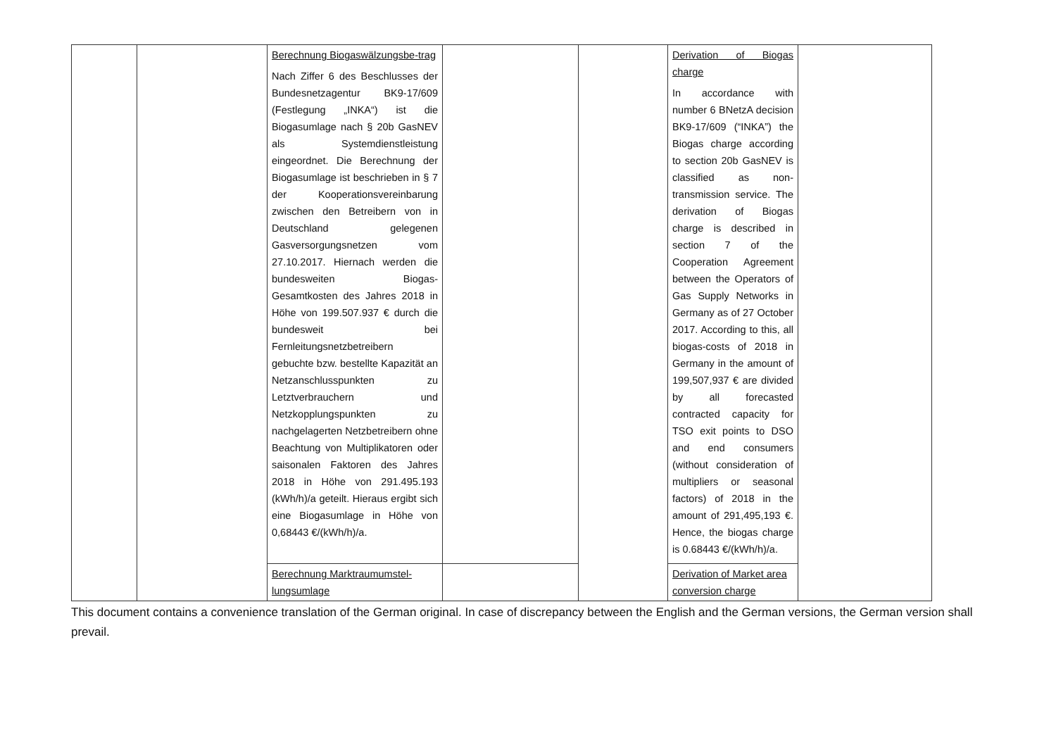| | | Berechnung Biogaswälzungsbe-trag Nach Ziffer 6 des Beschlusses der Bundesnetzagentur BK9-17/609 (Festlegung „INKA“) ist die Biogasumlage nach § 20b GasNEV als Systemdienstleistung eingeordnet. Die Berechnung der Biogasumlage ist beschrieben in § 7 der Kooperationsvereinbarung zwischen den Betreibern von in Deutschland gelegenen Gasversorgungsnetzen vom 27.10.2017. Hiernach werden die bundesweiten Biogas-Gesamtkosten des Jahres 2018 in Höhe von 199.507.937 € durch die bundesweit bei Fernleitungsnetzbetreibern gebuchte bzw. bestellte Kapazität an Netzanschlusspunkten zu Letztverbrauchern und Netzkopplungspunkten zu nachgelagerten Netzbetreibern ohne Beachtung von Multiplikatoren oder saisonalen Faktoren des Jahres 2018 in Höhe von 291.495.193 (kWh/h)/a geteilt. Hieraus ergibt sich eine Biogasumlage in Höhe von 0,68443 €/(kWh/h)/a. | | | Derivation of Biogas charge In accordance with number 6 BNetzA decision BK9-17/609 (“INKA”) the Biogas charge according to section 20b GasNEV is classified as non-transmission service. The derivation of Biogas charge is described in section 7 of the Cooperation Agreement between the Operators of Gas Supply Networks in Germany as of 27 October 2017. According to this, all biogas-costs of 2018 in Germany in the amount of 199,507,937 € are divided by all forecasted contracted capacity for TSO exit points to DSO and end consumers (without consideration of multipliers or seasonal factors) of 2018 in the amount of 291,495,193 €. Hence, the biogas charge is 0.68443 €/(kWh/h)/a. | |
| | | Berechnung Marktraumumstel-lungsumlage | | | Derivation of Market area conversion charge | |
This document contains a convenience translation of the German original. In case of discrepancy between the English and the German versions, the German version shall prevail.